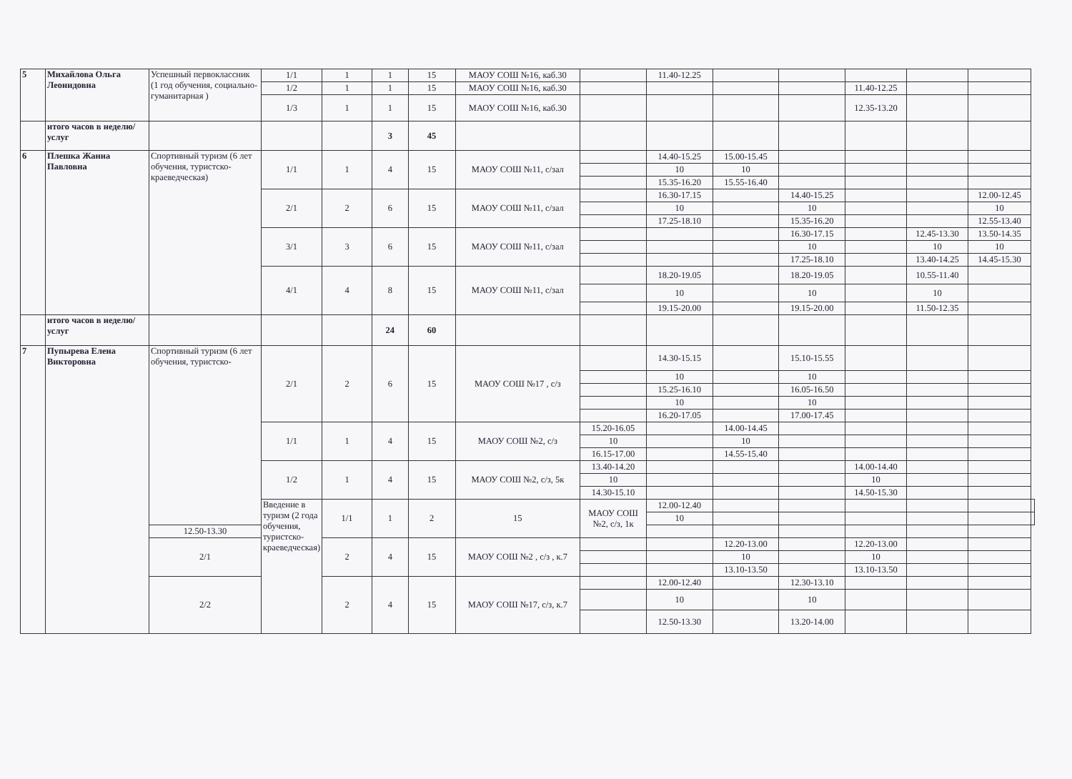| 5 | Михайлова Ольга Леонидовна | Успешный первоклассник (1 год обучения, социально-гуманитарная ) | 1/1 | 1 | 1 | 15 | МАОУ СОШ №16, каб.30 | | 11.40-12.25 | | | | | | |
| | | | 1/2 | 1 | 1 | 15 | МАОУ СОШ №16, каб.30 | | | | | 11.40-12.25 | | | |
| | | | 1/3 | 1 | 1 | 15 | МАОУ СОШ №16, каб.30 | | | | | 12.35-13.20 | | | |
| | итого часов в неделю/услуг | | | | 3 | 45 | | | | | | | | | |
| 6 | Плешка Жанна Павловна | Спортивный туризм (6 лет обучения, туристско-краеведческая) | 1/1 | 1 | 4 | 15 | МАОУ СОШ №11, с/зал | | 14.40-15.25 | 15.00-15.45 | | | | | |
| | | | | | | | | | 10 | 10 | | | | | |
| | | | | | | | | | 15.35-16.20 | 15.55-16.40 | | | | | |
| | | | 2/1 | 2 | 6 | 15 | МАОУ СОШ №11, с/зал | | 16.30-17.15 | | 14.40-15.25 | | | 12.00-12.45 | |
| | | | | | | | | | 10 | | 10 | | | 10 | |
| | | | | | | | | | 17.25-18.10 | | 15.35-16.20 | | | 12.55-13.40 | |
| | | | 3/1 | 3 | 6 | 15 | МАОУ СОШ №11, с/зал | | | | 16.30-17.15 | | 12.45-13.30 | 13.50-14.35 | |
| | | | | | | | | | | | 10 | | 10 | 10 | |
| | | | | | | | | | | | 17.25-18.10 | | 13.40-14.25 | 14.45-15.30 | |
| | | | 4/1 | 4 | 8 | 15 | МАОУ СОШ №11, с/зал | | 18.20-19.05 | | 18.20-19.05 | | 10.55-11.40 | | |
| | | | | | | | | | 10 | | 10 | | 10 | | |
| | | | | | | | | | 19.15-20.00 | | 19.15-20.00 | | 11.50-12.35 | | |
| | итого часов в неделю/услуг | | | | 24 | 60 | | | | | | | | | |
| 7 | Пупырева Елена Викторовна | Спортивный туризм (6 лет обучения, туристско- | 2/1 | 2 | 6 | 15 | МАОУ СОШ №17 , с/з | | 14.30-15.15 | | 15.10-15.55 | | | | |
| | | | | | | | | | 10 | | 10 | | | | |
| | | | | | | | | | 15.25-16.10 | | 16.05-16.50 | | | | |
| | | | | | | | | | 10 | | 10 | | | | |
| | | | | | | | | | 16.20-17.05 | | 17.00-17.45 | | | | |
| | | | 1/1 | 1 | 4 | 15 | МАОУ СОШ №2, с/з | 15.20-16.05 | | 14.00-14.45 | | | | | |
| | | | | | | | | 10 | | 10 | | | | | |
| | | | | | | | | 16.15-17.00 | | 14.55-15.40 | | | | | |
| | | | 1/2 | 1 | 4 | 15 | МАОУ СОШ №2, с/з, 5к | 13.40-14.20 | | | | 14.00-14.40 | | | |
| | | | | | | | | 10 | | | | 10 | | | |
| | | | | | | | | 14.30-15.10 | | | | 14.50-15.30 | | | |
| | | | Введение в туризм (2 года обучения, туристско-краеведческая) | 1/1 | 1 | 2 | 15 | МАОУ СОШ №2, с/з, 1к | 12.00-12.40 | | | | | | |
| | | | | | | | | | 10 | | | | | | |
| | | 12.50-13.30 | | | | | | | | | | | | | |
| | | 2/1 | | 2 | 4 | 15 | МАОУ СОШ №2 , с/з , к.7 | | | 12.20-13.00 | | 12.20-13.00 | | | |
| | | | | | | | | | | 10 | | 10 | | | |
| | | | | | | | | | | 13.10-13.50 | | 13.10-13.50 | | | |
| | | 2/2 | | 2 | 4 | 15 | МАОУ СОШ №17, с/з, к.7 | | 12.00-12.40 | | 12.30-13.10 | | | | |
| | | | | | | | | | 10 | | 10 | | | | |
| | | | | | | | | | 12.50-13.30 | | 13.20-14.00 | | | | |